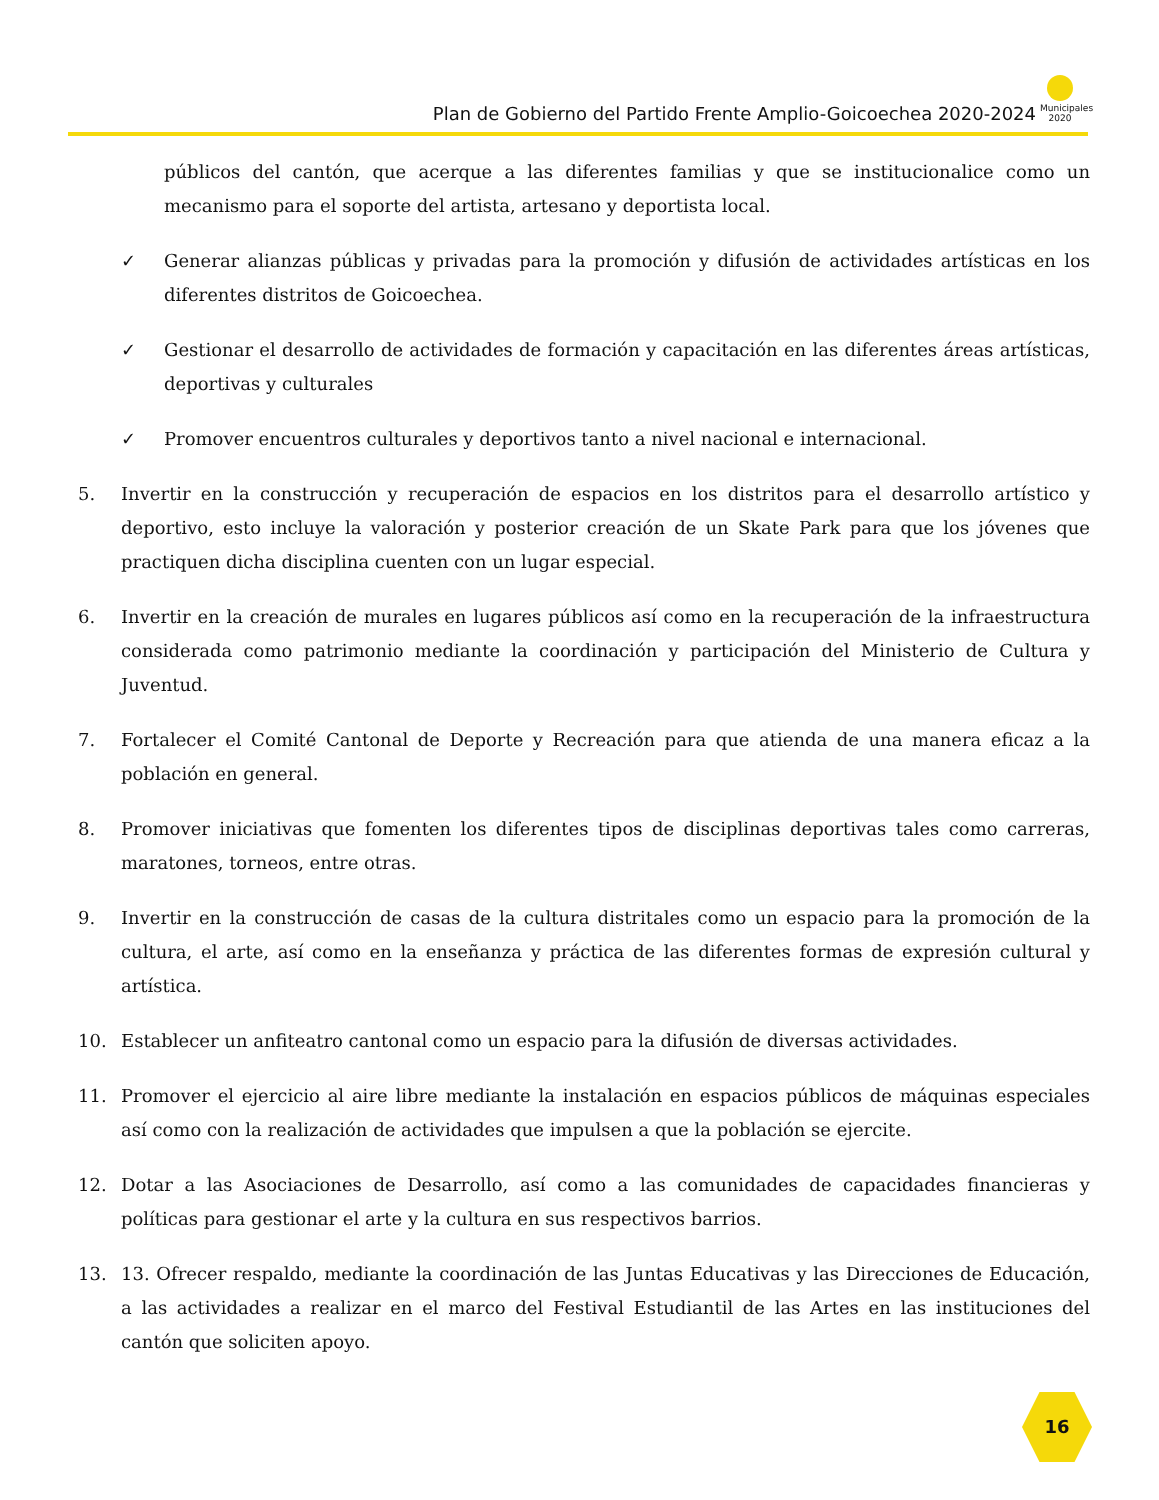Plan de Gobierno del Partido Frente Amplio-Goicoechea 2020-2024
Municipales
2020
públicos del cantón, que acerque a las diferentes familias y que se institucionalice como un mecanismo para el soporte del artista, artesano y deportista local.
✓ Generar alianzas públicas y privadas para la promoción y difusión de actividades artísticas en los diferentes distritos de Goicoechea.
✓ Gestionar el desarrollo de actividades de formación y capacitación en las diferentes áreas artísticas, deportivas y culturales
✓ Promover encuentros culturales y deportivos tanto a nivel nacional e internacional.
5. Invertir en la construcción y recuperación de espacios en los distritos para el desarrollo artístico y deportivo, esto incluye la valoración y posterior creación de un Skate Park para que los jóvenes que practiquen dicha disciplina cuenten con un lugar especial.
6. Invertir en la creación de murales en lugares públicos así como en la recuperación de la infraestructura considerada como patrimonio mediante la coordinación y participación del Ministerio de Cultura y Juventud.
7. Fortalecer el Comité Cantonal de Deporte y Recreación para que atienda de una manera eficaz a la población en general.
8. Promover iniciativas que fomenten los diferentes tipos de disciplinas deportivas tales como carreras, maratones, torneos, entre otras.
9. Invertir en la construcción de casas de la cultura distritales como un espacio para la promoción de la cultura, el arte, así como en la enseñanza y práctica de las diferentes formas de expresión cultural y artística.
10. Establecer un anfiteatro cantonal como un espacio para la difusión de diversas actividades.
11. Promover el ejercicio al aire libre mediante la instalación en espacios públicos de máquinas especiales así como con la realización de actividades que impulsen a que la población se ejercite.
12. Dotar a las Asociaciones de Desarrollo, así como a las comunidades de capacidades financieras y políticas para gestionar el arte y la cultura en sus respectivos barrios.
13. 13. Ofrecer respaldo, mediante la coordinación de las Juntas Educativas y las Direcciones de Educación, a las actividades a realizar en el marco del Festival Estudiantil de las Artes en las instituciones del cantón que soliciten apoyo.
16